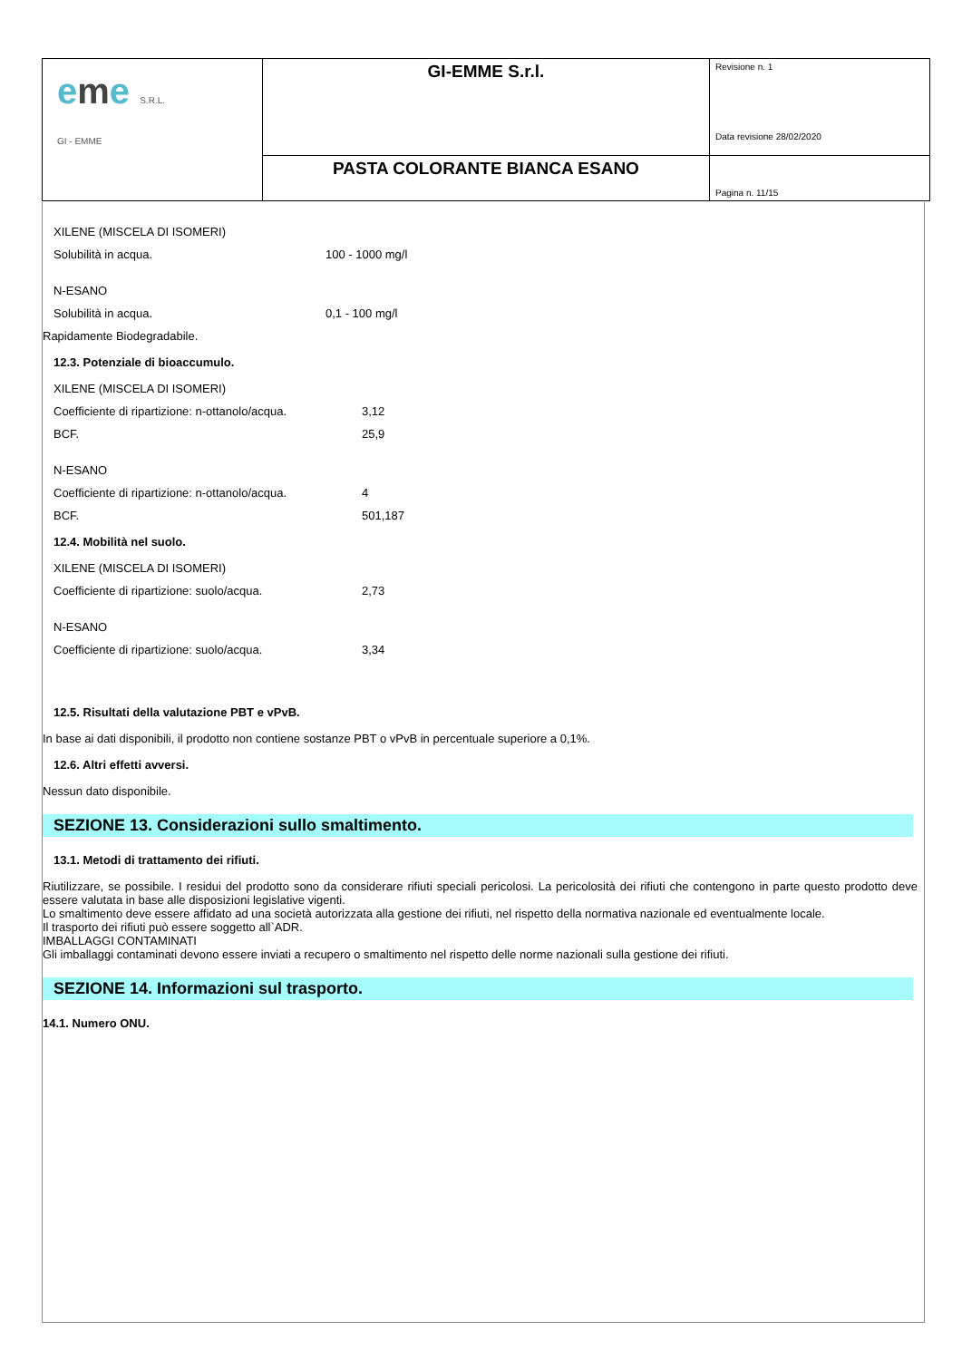| e m e S.R.L. GI - EMME | GI-EMME S.r.l. | Revisione n. 1 Data revisione 28/02/2020 |
| | PASTA COLORANTE BIANCA ESANO | Pagina n. 11/15 |
XILENE (MISCELA DI ISOMERI)
Solubilità in acqua. 100 - 1000 mg/l
N-ESANO
Solubilità in acqua. 0,1 - 100 mg/l
Rapidamente Biodegradabile.
12.3. Potenziale di bioaccumulo.
XILENE (MISCELA DI ISOMERI)
Coefficiente di ripartizione: n-ottanolo/acqua. 3,12
BCF. 25,9
N-ESANO
Coefficiente di ripartizione: n-ottanolo/acqua. 4
BCF. 501,187
12.4. Mobilità nel suolo.
XILENE (MISCELA DI ISOMERI)
Coefficiente di ripartizione: suolo/acqua. 2,73
N-ESANO
Coefficiente di ripartizione: suolo/acqua. 3,34
12.5. Risultati della valutazione PBT e vPvB.
In base ai dati disponibili, il prodotto non contiene sostanze PBT o vPvB in percentuale superiore a 0,1%.
12.6. Altri effetti avversi.
Nessun dato disponibile.
SEZIONE 13. Considerazioni sullo smaltimento.
13.1. Metodi di trattamento dei rifiuti.
Riutilizzare, se possibile. I residui del prodotto sono da considerare rifiuti speciali pericolosi. La pericolosità dei rifiuti che contengono in parte questo prodotto deve essere valutata in base alle disposizioni legislative vigenti.
Lo smaltimento deve essere affidato ad una società autorizzata alla gestione dei rifiuti, nel rispetto della normativa nazionale ed eventualmente locale.
Il trasporto dei rifiuti può essere soggetto all`ADR.
IMBALLAGGI CONTAMINATI
Gli imballaggi contaminati devono essere inviati a recupero o smaltimento nel rispetto delle norme nazionali sulla gestione dei rifiuti.
SEZIONE 14. Informazioni sul trasporto.
14.1. Numero ONU.